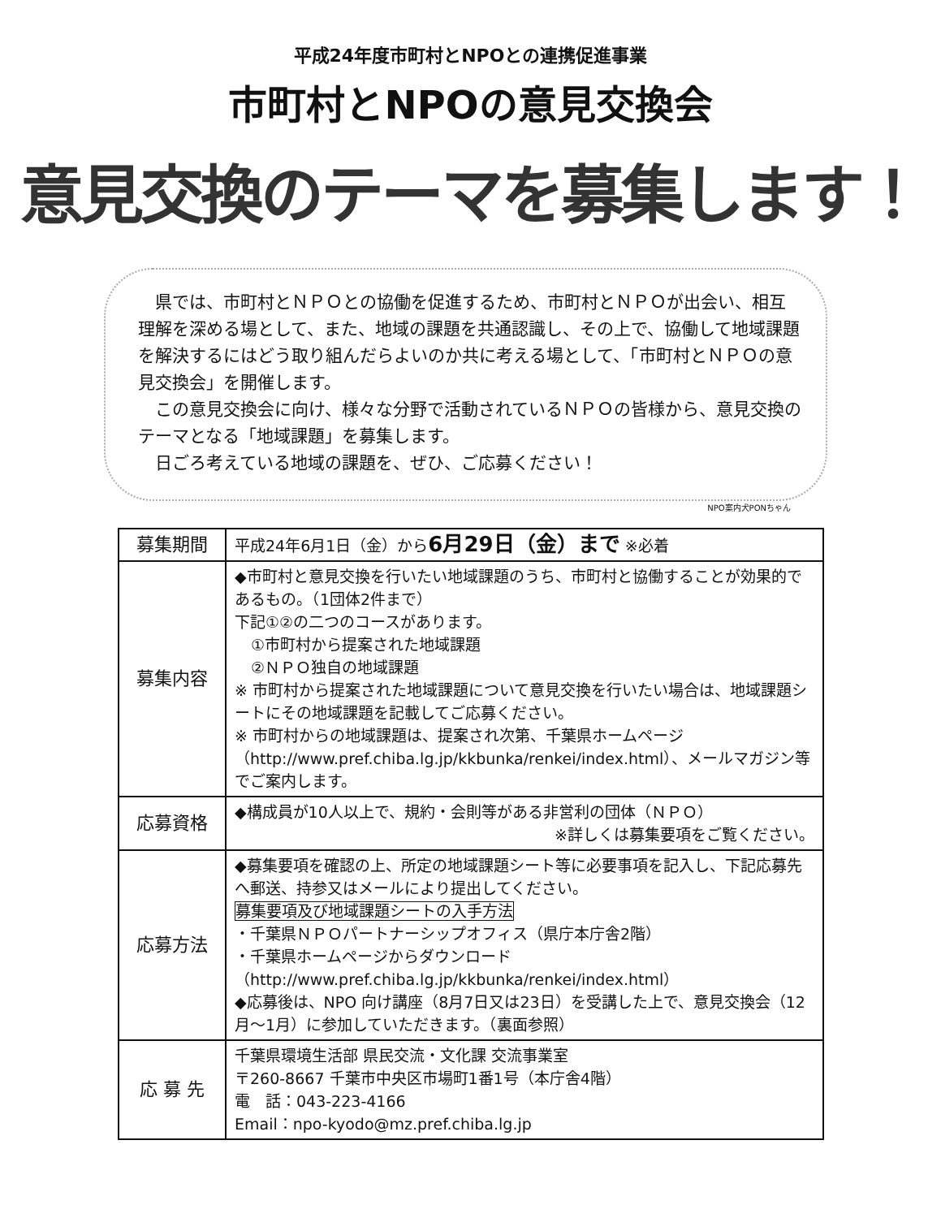平成24年度市町村とNPOとの連携促進事業
市町村とNPOの意見交換会
意見交換のテーマを募集します！
県では、市町村とＮＰＯとの協働を促進するため、市町村とＮＰＯが出会い、相互理解を深める場として、また、地域の課題を共通認識し、その上で、協働して地域課題を解決するにはどう取り組んだらよいのか共に考える場として、「市町村とＮＰＯの意見交換会」を開催します。
この意見交換会に向け、様々な分野で活動されているＮＰＯの皆様から、意見交換のテーマとなる「地域課題」を募集します。
日ごろ考えている地域の課題を、ぜひ、ご応募ください！
NPO案内犬PONちゃん
| 募集期間 | 平成24年6月1日（金）から 6月29日（金）まで ※必着 |
| 募集内容 | ◆市町村と意見交換を行いたい地域課題のうち、市町村と協働することが効果的であるもの。（1団体2件まで） 下記①②の二つのコースがあります。 ①市町村から提案された地域課題 ②ＮＰＯ独自の地域課題 ※ 市町村から提案された地域課題について意見交換を行いたい場合は、地域課題シートにその地域課題を記載してご応募ください。 ※ 市町村からの地域課題は、提案され次第、千葉県ホームページ（http://www.pref.chiba.lg.jp/kkbunka/renkei/index.html）、メールマガジン等でご案内します。 |
| 応募資格 | ◆構成員が10人以上で、規約・会則等がある非営利の団体（ＮＰＯ） ※詳しくは募集要項をご覧ください。 |
| 応募方法 | ◆募集要項を確認の上、所定の地域課題シート等に必要事項を記入し、下記応募先へ郵送、持参又はメールにより提出してください。 募集要項及び地域課題シートの入手方法 ・千葉県ＮＰＯパートナーシップオフィス（県庁本庁舎2階） ・千葉県ホームページからダウンロード （http://www.pref.chiba.lg.jp/kkbunka/renkei/index.html） ◆応募後は、NPO 向け講座（8月7日又は23日）を受講した上で、意見交換会（12月〜1月）に参加していただきます。（裏面参照） |
| 応 募 先 | 千葉県環境生活部 県民交流・文化課 交流事業室 〒260-8667 千葉市中央区市場町1番1号（本庁舎4階） 電 話：043-223-4166 Email：npo-kyodo@mz.pref.chiba.lg.jp |